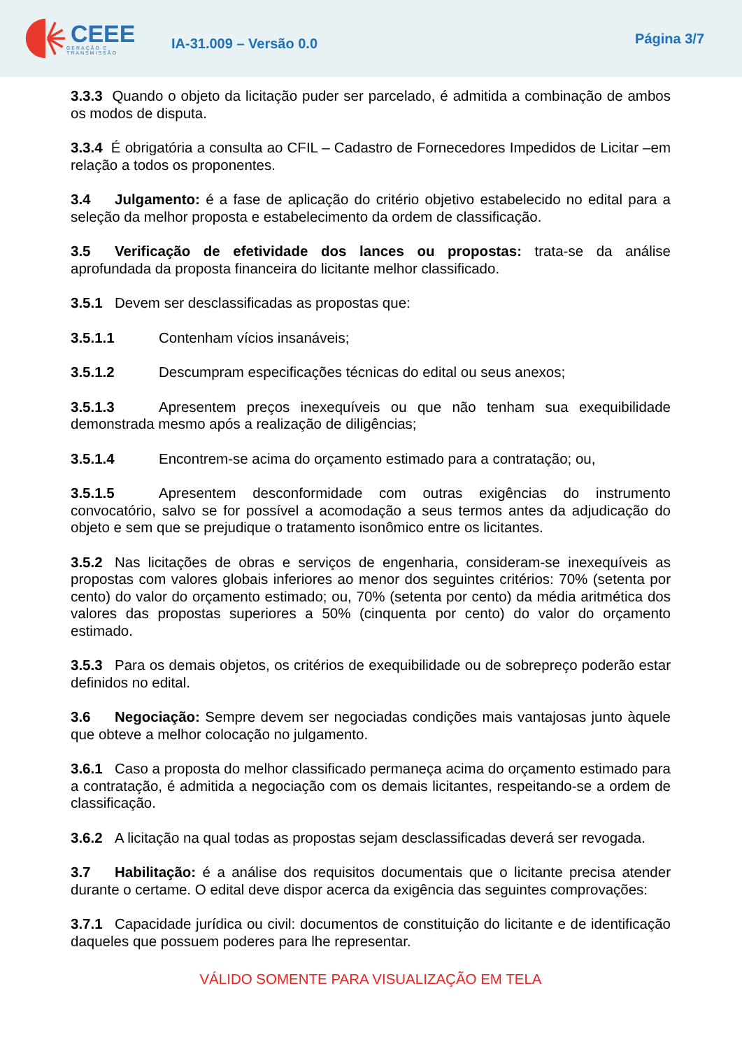CEEE
GERAÇÃO E TRANSMISSÃO
IA-31.009 – Versão 0.0
Página 3/7
3.3.3 Quando o objeto da licitação puder ser parcelado, é admitida a combinação de ambos os modos de disputa.
3.3.4 É obrigatória a consulta ao CFIL – Cadastro de Fornecedores Impedidos de Licitar –em relação a todos os proponentes.
3.4 Julgamento: é a fase de aplicação do critério objetivo estabelecido no edital para a seleção da melhor proposta e estabelecimento da ordem de classificação.
3.5 Verificação de efetividade dos lances ou propostas: trata-se da análise aprofundada da proposta financeira do licitante melhor classificado.
3.5.1 Devem ser desclassificadas as propostas que:
3.5.1.1 Contenham vícios insanáveis;
3.5.1.2 Descumpram especificações técnicas do edital ou seus anexos;
3.5.1.3 Apresentem preços inexequíveis ou que não tenham sua exequibilidade demonstrada mesmo após a realização de diligências;
3.5.1.4 Encontrem-se acima do orçamento estimado para a contratação; ou,
3.5.1.5 Apresentem desconformidade com outras exigências do instrumento convocatório, salvo se for possível a acomodação a seus termos antes da adjudicação do objeto e sem que se prejudique o tratamento isonômico entre os licitantes.
3.5.2 Nas licitações de obras e serviços de engenharia, consideram-se inexequíveis as propostas com valores globais inferiores ao menor dos seguintes critérios: 70% (setenta por cento) do valor do orçamento estimado; ou, 70% (setenta por cento) da média aritmética dos valores das propostas superiores a 50% (cinquenta por cento) do valor do orçamento estimado.
3.5.3 Para os demais objetos, os critérios de exequibilidade ou de sobrepreço poderão estar definidos no edital.
3.6 Negociação: Sempre devem ser negociadas condições mais vantajosas junto àquele que obteve a melhor colocação no julgamento.
3.6.1 Caso a proposta do melhor classificado permaneça acima do orçamento estimado para a contratação, é admitida a negociação com os demais licitantes, respeitando-se a ordem de classificação.
3.6.2 A licitação na qual todas as propostas sejam desclassificadas deverá ser revogada.
3.7 Habilitação: é a análise dos requisitos documentais que o licitante precisa atender durante o certame. O edital deve dispor acerca da exigência das seguintes comprovações:
3.7.1 Capacidade jurídica ou civil: documentos de constituição do licitante e de identificação daqueles que possuem poderes para lhe representar.
VÁLIDO SOMENTE PARA VISUALIZAÇÃO EM TELA